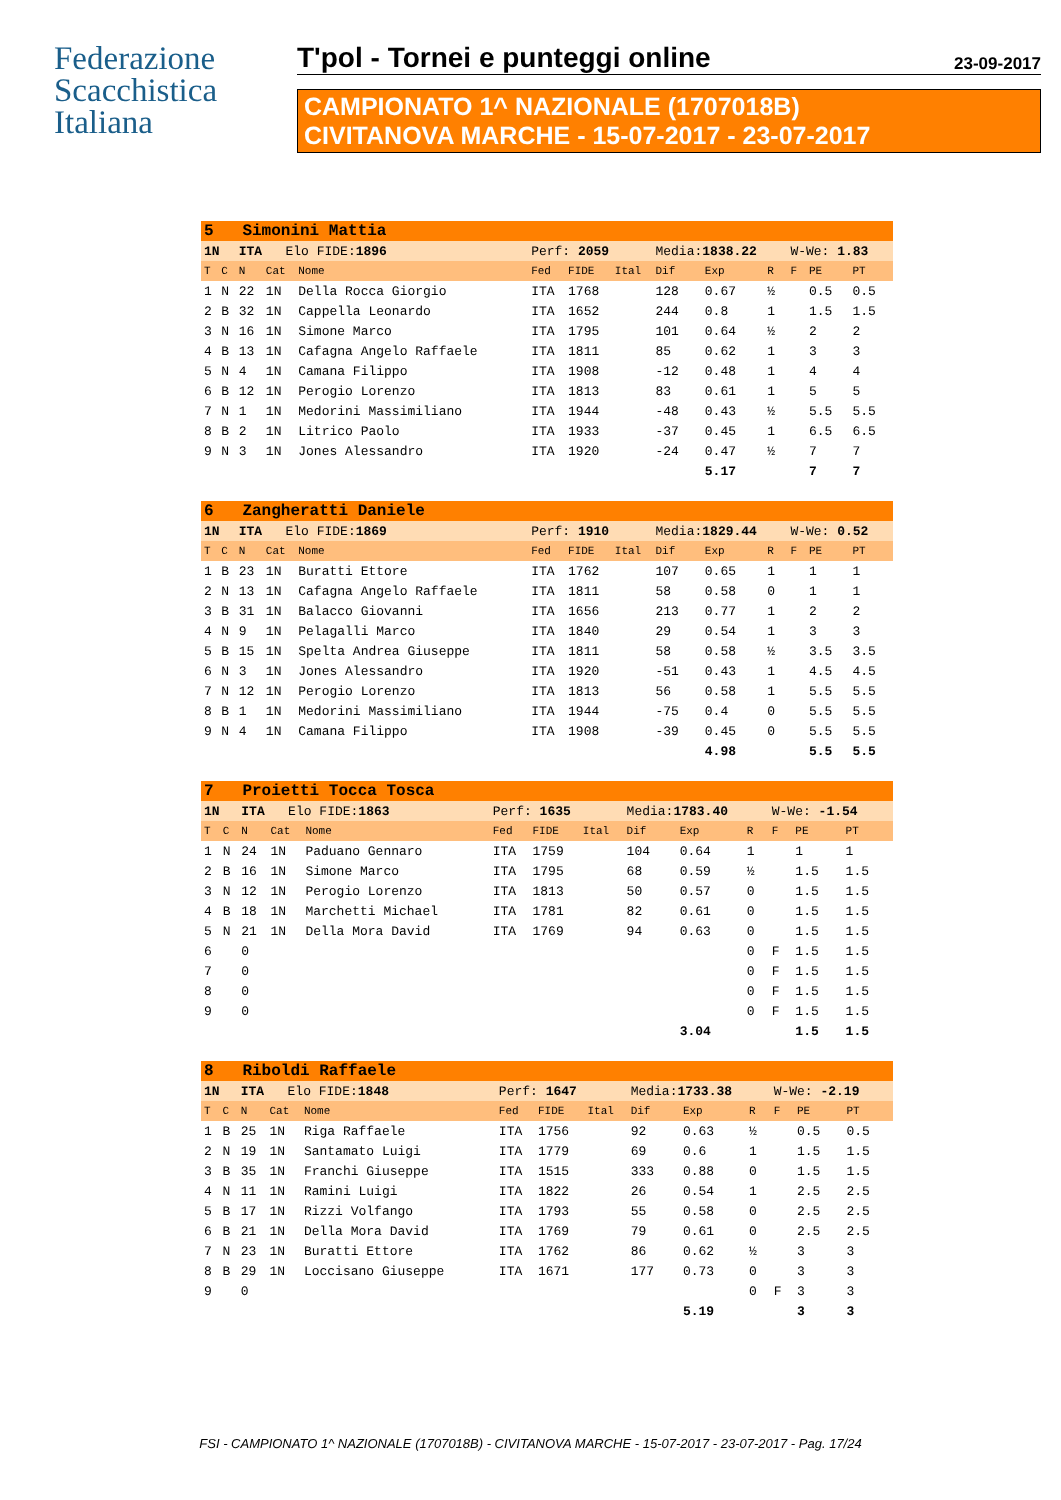Federazione
Scacchistica
Italiana
T'pol - Tornei e punteggi online 23-09-2017
CAMPIONATO 1^ NAZIONALE (1707018B)
CIVITANOVA MARCHE - 15-07-2017 - 23-07-2017
| 5 Simonini Mattia | | | | | | | | | | | | | |
| 1N | | ITA Elo FIDE: 1896 | | | Perf: 2059 | | | Media: 1838.22 | | | W-We: 1.83 | | |
| T | C | N | Cat | Nome | Fed | FIDE | Ital | Dif | Exp | R | F | PE | PT |
| 1 | N | 22 | 1N | Della Rocca Giorgio | ITA | 1768 | | 128 | 0.67 | ½ | | 0.5 | 0.5 |
| 2 | B | 32 | 1N | Cappella Leonardo | ITA | 1652 | | 244 | 0.8 | 1 | | 1.5 | 1.5 |
| 3 | N | 16 | 1N | Simone Marco | ITA | 1795 | | 101 | 0.64 | ½ | | 2 | 2 |
| 4 | B | 13 | 1N | Cafagna Angelo Raffaele | ITA | 1811 | | 85 | 0.62 | 1 | | 3 | 3 |
| 5 | N | 4 | 1N | Camana Filippo | ITA | 1908 | | -12 | 0.48 | 1 | | 4 | 4 |
| 6 | B | 12 | 1N | Perogio Lorenzo | ITA | 1813 | | 83 | 0.61 | 1 | | 5 | 5 |
| 7 | N | 1 | 1N | Medorini Massimiliano | ITA | 1944 | | -48 | 0.43 | ½ | | 5.5 | 5.5 |
| 8 | B | 2 | 1N | Litrico Paolo | ITA | 1933 | | -37 | 0.45 | 1 | | 6.5 | 6.5 |
| 9 | N | 3 | 1N | Jones Alessandro | ITA | 1920 | | -24 | 0.47 | ½ | | 7 | 7 |
| | | | | | | | | | 5.17 | | | 7 | 7 |
| 6 Zangheratti Daniele | | | | | | | | | | | | | |
| 1N | | ITA Elo FIDE: 1869 | | | Perf: 1910 | | | Media: 1829.44 | | | W-We: 0.52 | | |
| T | C | N | Cat | Nome | Fed | FIDE | Ital | Dif | Exp | R | F | PE | PT |
| 1 | B | 23 | 1N | Buratti Ettore | ITA | 1762 | | 107 | 0.65 | 1 | | 1 | 1 |
| 2 | N | 13 | 1N | Cafagna Angelo Raffaele | ITA | 1811 | | 58 | 0.58 | 0 | | 1 | 1 |
| 3 | B | 31 | 1N | Balacco Giovanni | ITA | 1656 | | 213 | 0.77 | 1 | | 2 | 2 |
| 4 | N | 9 | 1N | Pelagalli Marco | ITA | 1840 | | 29 | 0.54 | 1 | | 3 | 3 |
| 5 | B | 15 | 1N | Spelta Andrea Giuseppe | ITA | 1811 | | 58 | 0.58 | ½ | | 3.5 | 3.5 |
| 6 | N | 3 | 1N | Jones Alessandro | ITA | 1920 | | -51 | 0.43 | 1 | | 4.5 | 4.5 |
| 7 | N | 12 | 1N | Perogio Lorenzo | ITA | 1813 | | 56 | 0.58 | 1 | | 5.5 | 5.5 |
| 8 | B | 1 | 1N | Medorini Massimiliano | ITA | 1944 | | -75 | 0.4 | 0 | | 5.5 | 5.5 |
| 9 | N | 4 | 1N | Camana Filippo | ITA | 1908 | | -39 | 0.45 | 0 | | 5.5 | 5.5 |
| | | | | | | | | | 4.98 | | | 5.5 | 5.5 |
| 7 Proietti Tocca Tosca | | | | | | | | | | | | | |
| 1N | | ITA Elo FIDE: 1863 | | | Perf: 1635 | | | Media: 1783.40 | | | W-We: -1.54 | | |
| T | C | N | Cat | Nome | Fed | FIDE | Ital | Dif | Exp | R | F | PE | PT |
| 1 | N | 24 | 1N | Paduano Gennaro | ITA | 1759 | | 104 | 0.64 | 1 | | 1 | 1 |
| 2 | B | 16 | 1N | Simone Marco | ITA | 1795 | | 68 | 0.59 | ½ | | 1.5 | 1.5 |
| 3 | N | 12 | 1N | Perogio Lorenzo | ITA | 1813 | | 50 | 0.57 | 0 | | 1.5 | 1.5 |
| 4 | B | 18 | 1N | Marchetti Michael | ITA | 1781 | | 82 | 0.61 | 0 | | 1.5 | 1.5 |
| 5 | N | 21 | 1N | Della Mora David | ITA | 1769 | | 94 | 0.63 | 0 | | 1.5 | 1.5 |
| 6 | | 0 | | | | | | | | 0 | F | 1.5 | 1.5 |
| 7 | | 0 | | | | | | | | 0 | F | 1.5 | 1.5 |
| 8 | | 0 | | | | | | | | 0 | F | 1.5 | 1.5 |
| 9 | | 0 | | | | | | | | 0 | F | 1.5 | 1.5 |
| | | | | | | | | | 3.04 | | | 1.5 | 1.5 |
| 8 Riboldi Raffaele | | | | | | | | | | | | | |
| 1N | | ITA Elo FIDE: 1848 | | | Perf: 1647 | | | Media: 1733.38 | | | W-We: -2.19 | | |
| T | C | N | Cat | Nome | Fed | FIDE | Ital | Dif | Exp | R | F | PE | PT |
| 1 | B | 25 | 1N | Riga Raffaele | ITA | 1756 | | 92 | 0.63 | ½ | | 0.5 | 0.5 |
| 2 | N | 19 | 1N | Santamato Luigi | ITA | 1779 | | 69 | 0.6 | 1 | | 1.5 | 1.5 |
| 3 | B | 35 | 1N | Franchi Giuseppe | ITA | 1515 | | 333 | 0.88 | 0 | | 1.5 | 1.5 |
| 4 | N | 11 | 1N | Ramini Luigi | ITA | 1822 | | 26 | 0.54 | 1 | | 2.5 | 2.5 |
| 5 | B | 17 | 1N | Rizzi Volfango | ITA | 1793 | | 55 | 0.58 | 0 | | 2.5 | 2.5 |
| 6 | B | 21 | 1N | Della Mora David | ITA | 1769 | | 79 | 0.61 | 0 | | 2.5 | 2.5 |
| 7 | N | 23 | 1N | Buratti Ettore | ITA | 1762 | | 86 | 0.62 | ½ | | 3 | 3 |
| 8 | B | 29 | 1N | Loccisano Giuseppe | ITA | 1671 | | 177 | 0.73 | 0 | | 3 | 3 |
| 9 | | 0 | | | | | | | | 0 | F | 3 | 3 |
| | | | | | | | | | 5.19 | | | 3 | 3 |
FSI - CAMPIONATO 1^ NAZIONALE (1707018B) - CIVITANOVA MARCHE - 15-07-2017 - 23-07-2017 - Pag. 17/24